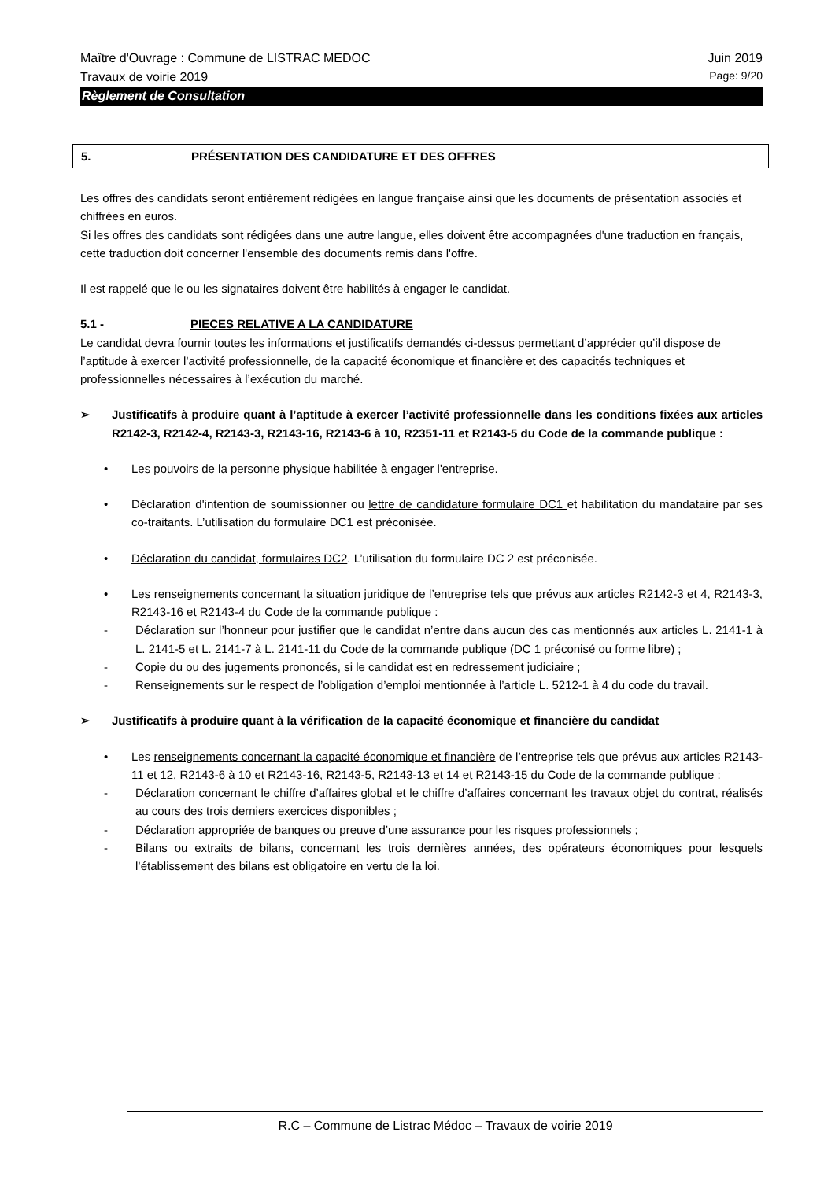Maître d'Ouvrage : Commune de LISTRAC MEDOC Juin 2019
Travaux de voirie 2019 Page: 9/20
Règlement de Consultation
5. PRÉSENTATION DES CANDIDATURE ET DES OFFRES
Les offres des candidats seront entièrement rédigées en langue française ainsi que les documents de présentation associés et chiffrées en euros.
Si les offres des candidats sont rédigées dans une autre langue, elles doivent être accompagnées d'une traduction en français, cette traduction doit concerner l'ensemble des documents remis dans l'offre.
Il est rappelé que le ou les signataires doivent être habilités à engager le candidat.
5.1 - PIECES RELATIVE A LA CANDIDATURE
Le candidat devra fournir toutes les informations et justificatifs demandés ci-dessus permettant d’apprécier qu’il dispose de l’aptitude à exercer l’activité professionnelle, de la capacité économique et financière et des capacités techniques et professionnelles nécessaires à l’exécution du marché.
➢ Justificatifs à produire quant à l’aptitude à exercer l’activité professionnelle dans les conditions fixées aux articles R2142-3, R2142-4, R2143-3, R2143-16, R2143-6 à 10, R2351-11 et R2143-5 du Code de la commande publique :
• Les pouvoirs de la personne physique habilitée à engager l'entreprise.
• Déclaration d'intention de soumissionner ou lettre de candidature formulaire DC1 et habilitation du mandataire par ses co-traitants. L’utilisation du formulaire DC1 est préconisée.
• Déclaration du candidat, formulaires DC2. L’utilisation du formulaire DC 2 est préconisée.
• Les renseignements concernant la situation juridique de l’entreprise tels que prévus aux articles R2142-3 et 4, R2143-3, R2143-16 et R2143-4 du Code de la commande publique :
- Déclaration sur l’honneur pour justifier que le candidat n’entre dans aucun des cas mentionnés aux articles L. 2141-1 à L. 2141-5 et L. 2141-7 à L. 2141-11 du Code de la commande publique (DC 1 préconisé ou forme libre) ;
- Copie du ou des jugements prononcés, si le candidat est en redressement judiciaire ;
- Renseignements sur le respect de l’obligation d’emploi mentionnée à l’article L. 5212-1 à 4 du code du travail.
➢ Justificatifs à produire quant à la vérification de la capacité économique et financière du candidat
• Les renseignements concernant la capacité économique et financière de l’entreprise tels que prévus aux articles R2143-11 et 12, R2143-6 à 10 et R2143-16, R2143-5, R2143-13 et 14 et R2143-15 du Code de la commande publique :
- Déclaration concernant le chiffre d’affaires global et le chiffre d’affaires concernant les travaux objet du contrat, réalisés au cours des trois derniers exercices disponibles ;
- Déclaration appropriée de banques ou preuve d’une assurance pour les risques professionnels ;
- Bilans ou extraits de bilans, concernant les trois dernières années, des opérateurs économiques pour lesquels l’établissement des bilans est obligatoire en vertu de la loi.
R.C – Commune de Listrac Médoc – Travaux de voirie 2019